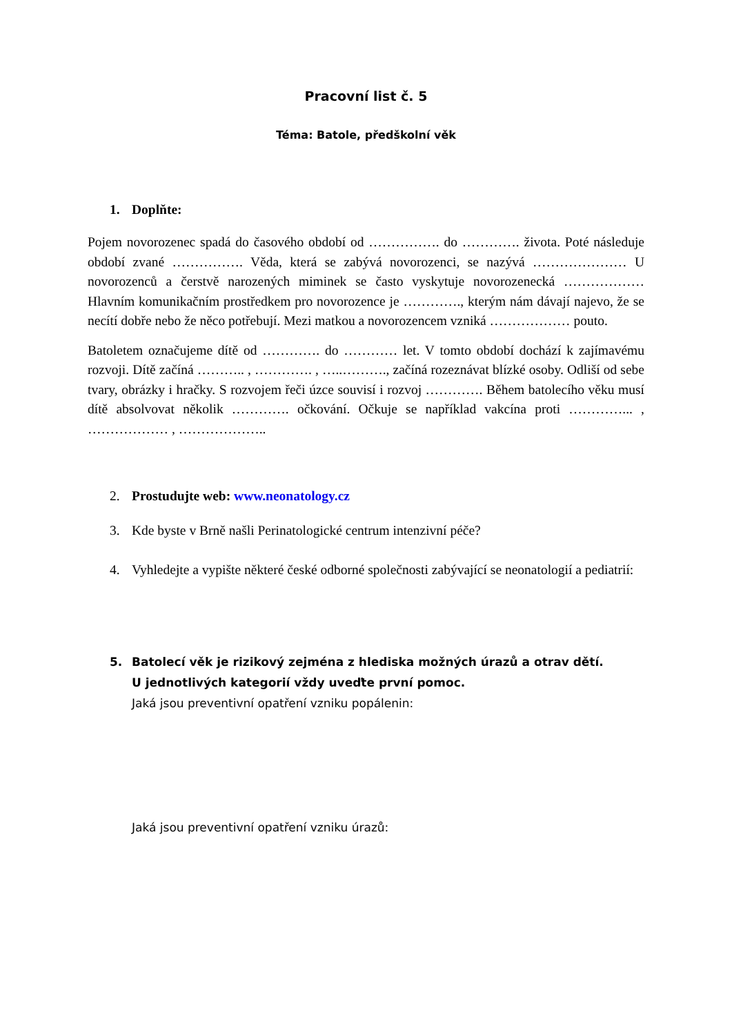Pracovní list č. 5
Téma: Batole, předškolní věk
1. Doplňte:
Pojem novorozenec spadá do časového období od ……………. do …………. života. Poté následuje období zvané ……………. Věda, která se zabývá novorozenci, se nazývá ………………… U novorozenců a čerstvě narozených miminek se často vyskytuje novorozenecká ……………… Hlavním komunikačním prostředkem pro novorozence je …………., kterým nám dávají najevo, že se necítí dobře nebo že něco potřebují. Mezi matkou a novorozencem vzniká ……………… pouto.
Batoletem označujeme dítě od …………. do ………… let. V tomto období dochází k zajímavému rozvoji. Dítě začíná ……….. , …………. , …..………., začíná rozeznávat blízké osoby. Odliší od sebe tvary, obrázky i hračky. S rozvojem řeči úzce souvisí i rozvoj …………. Během batolecího věku musí dítě absolvovat několik …………. očkování. Očkuje se například vakcína proti …………... , ……………… , ………………..
2. Prostudujte web: www.neonatology.cz
3. Kde byste v Brně našli Perinatologické centrum intenzivní péče?
4. Vyhledejte a vypište některé české odborné společnosti zabývající se neonatologií a pediatrií:
5. Batolecí věk je rizikový zejména z hlediska možných úrazů a otrav dětí.
U jednotlivých kategorií vždy uveďte první pomoc.
Jaká jsou preventivní opatření vzniku popálenin:
Jaká jsou preventivní opatření vzniku úrazů: